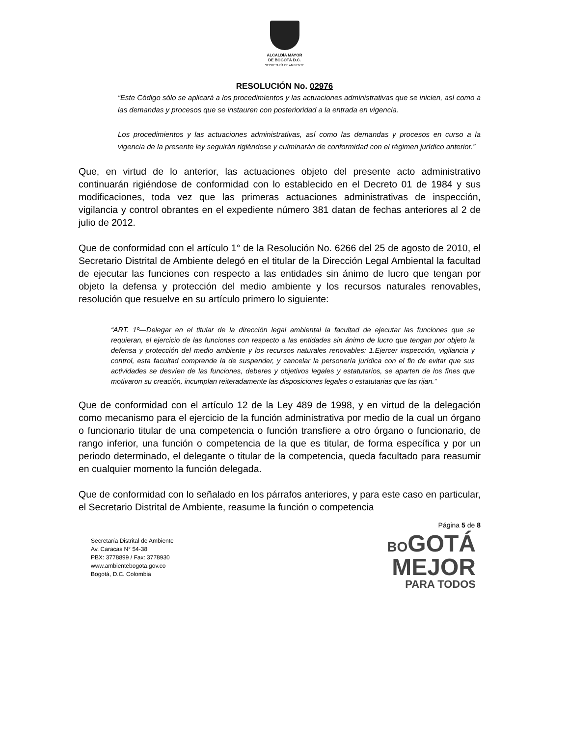ALCALDÍA MAYOR
DE BOGOTÁ D.C.
SECRETARÍA DE AMBIENTE
RESOLUCIÓN No. 02976
“Este Código sólo se aplicará a los procedimientos y las actuaciones administrativas que se inicien, así como a las demandas y procesos que se instauren con posterioridad a la entrada en vigencia.
Los procedimientos y las actuaciones administrativas, así como las demandas y procesos en curso a la vigencia de la presente ley seguirán rigiéndose y culminarán de conformidad con el régimen jurídico anterior.”
Que, en virtud de lo anterior, las actuaciones objeto del presente acto administrativo continuarán rigiéndose de conformidad con lo establecido en el Decreto 01 de 1984 y sus modificaciones, toda vez que las primeras actuaciones administrativas de inspección, vigilancia y control obrantes en el expediente número 381 datan de fechas anteriores al 2 de julio de 2012.
Que de conformidad con el artículo 1° de la Resolución No. 6266 del 25 de agosto de 2010, el Secretario Distrital de Ambiente delegó en el titular de la Dirección Legal Ambiental la facultad de ejecutar las funciones con respecto a las entidades sin ánimo de lucro que tengan por objeto la defensa y protección del medio ambiente y los recursos naturales renovables, resolución que resuelve en su artículo primero lo siguiente:
“ART. 1º—Delegar en el titular de la dirección legal ambiental la facultad de ejecutar las funciones que se requieran, el ejercicio de las funciones con respecto a las entidades sin ánimo de lucro que tengan por objeto la defensa y protección del medio ambiente y los recursos naturales renovables: 1.Ejercer inspección, vigilancia y control, esta facultad comprende la de suspender, y cancelar la personería jurídica con el fin de evitar que sus actividades se desvíen de las funciones, deberes y objetivos legales y estatutarios, se aparten de los fines que motivaron su creación, incumplan reiteradamente las disposiciones legales o estatutarias que las rijan.”
Que de conformidad con el artículo 12 de la Ley 489 de 1998, y en virtud de la delegación como mecanismo para el ejercicio de la función administrativa por medio de la cual un órgano o funcionario titular de una competencia o función transfiere a otro órgano o funcionario, de rango inferior, una función o competencia de la que es titular, de forma específica y por un periodo determinado, el delegante o titular de la competencia, queda facultado para reasumir en cualquier momento la función delegada.
Que de conformidad con lo señalado en los párrafos anteriores, y para este caso en particular, el Secretario Distrital de Ambiente, reasume la función o competencia
Página 5 de 8
Secretaría Distrital de Ambiente
Av. Caracas N° 54-38
PBX: 3778899 / Fax: 3778930
www.ambientebogota.gov.co
Bogotá, D.C. Colombia
BO GOTÁ
MEJOR
PARA TODOS